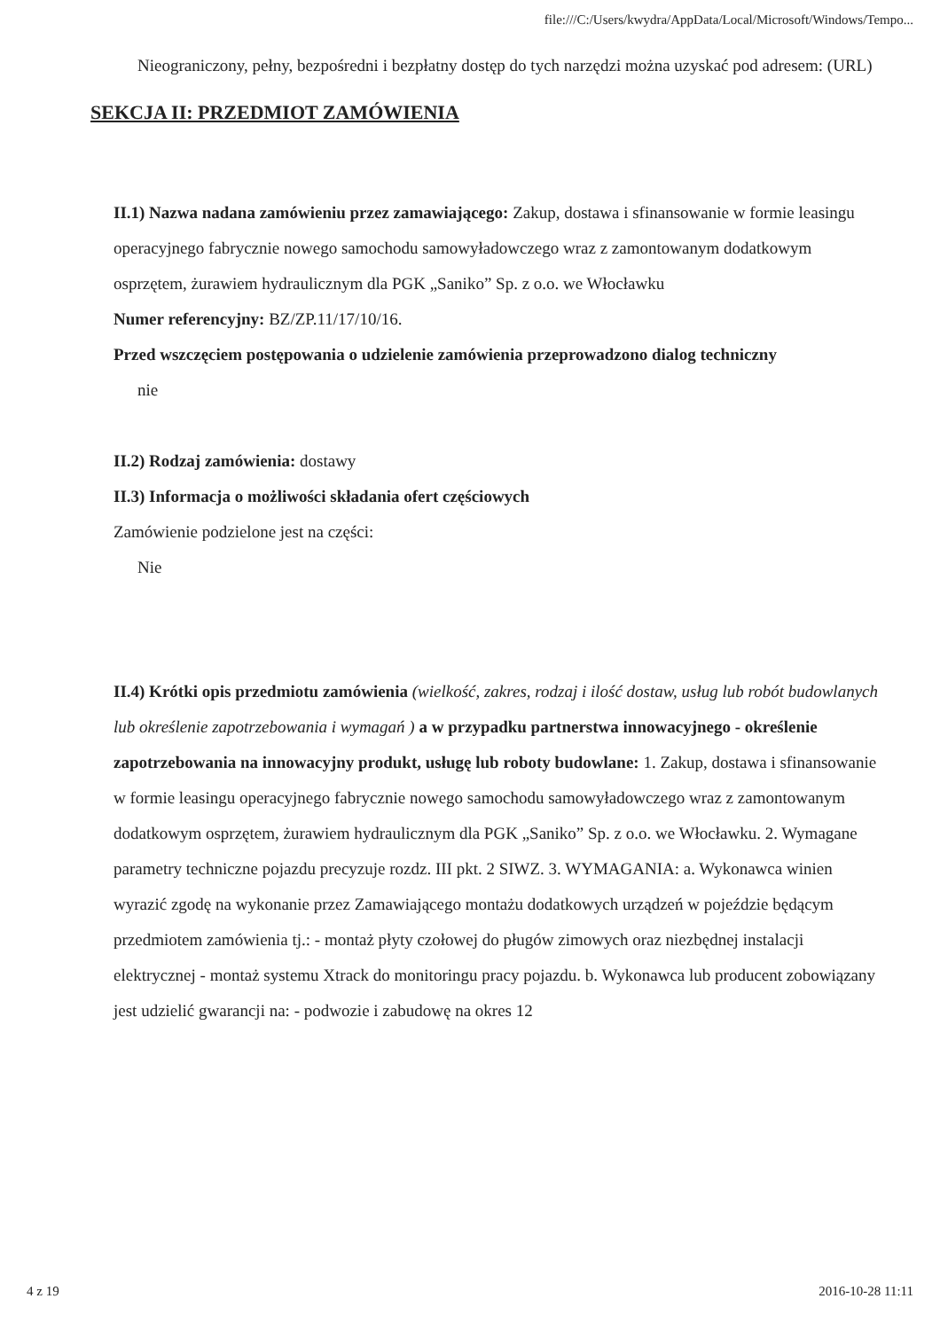file:///C:/Users/kwydra/AppData/Local/Microsoft/Windows/Tempo...
Nieograniczony, pełny, bezpośredni i bezpłatny dostęp do tych narzędzi można uzyskać pod adresem: (URL)
SEKCJA II: PRZEDMIOT ZAMÓWIENIA
II.1) Nazwa nadana zamówieniu przez zamawiającego: Zakup, dostawa i sfinansowanie w formie leasingu operacyjnego fabrycznie nowego samochodu samowyładowczego wraz z zamontowanym dodatkowym osprzętem, żurawiem hydraulicznym dla PGK „Saniko” Sp. z o.o. we Włocławku
Numer referencyjny: BZ/ZP.11/17/10/16.
Przed wszczęciem postępowania o udzielenie zamówienia przeprowadzono dialog techniczny
nie
II.2) Rodzaj zamówienia: dostawy
II.3) Informacja o możliwości składania ofert częściowych
Zamówienie podzielone jest na części:
Nie
II.4) Krótki opis przedmiotu zamówienia (wielkość, zakres, rodzaj i ilość dostaw, usług lub robót budowlanych lub określenie zapotrzebowania i wymagań ) a w przypadku partnerstwa innowacyjnego - określenie zapotrzebowania na innowacyjny produkt, usługę lub roboty budowlane: 1. Zakup, dostawa i sfinansowanie w formie leasingu operacyjnego fabrycznie nowego samochodu samowyładowczego wraz z zamontowanym dodatkowym osprzętem, żurawiem hydraulicznym dla PGK „Saniko” Sp. z o.o. we Włocławku. 2. Wymagane parametry techniczne pojazdu precyzuje rozdz. III pkt. 2 SIWZ. 3. WYMAGANIA: a. Wykonawca winien wyrazić zgodę na wykonanie przez Zamawiającego montażu dodatkowych urządzeń w pojeździe będącym przedmiotem zamówienia tj.: - montaż płyty czołowej do pługów zimowych oraz niezbędnej instalacji elektrycznej - montaż systemu Xtrack do monitoringu pracy pojazdu. b. Wykonawca lub producent zobowiązany jest udzielić gwarancji na: - podwozie i zabudowę na okres 12
4 z 19 2016-10-28 11:11